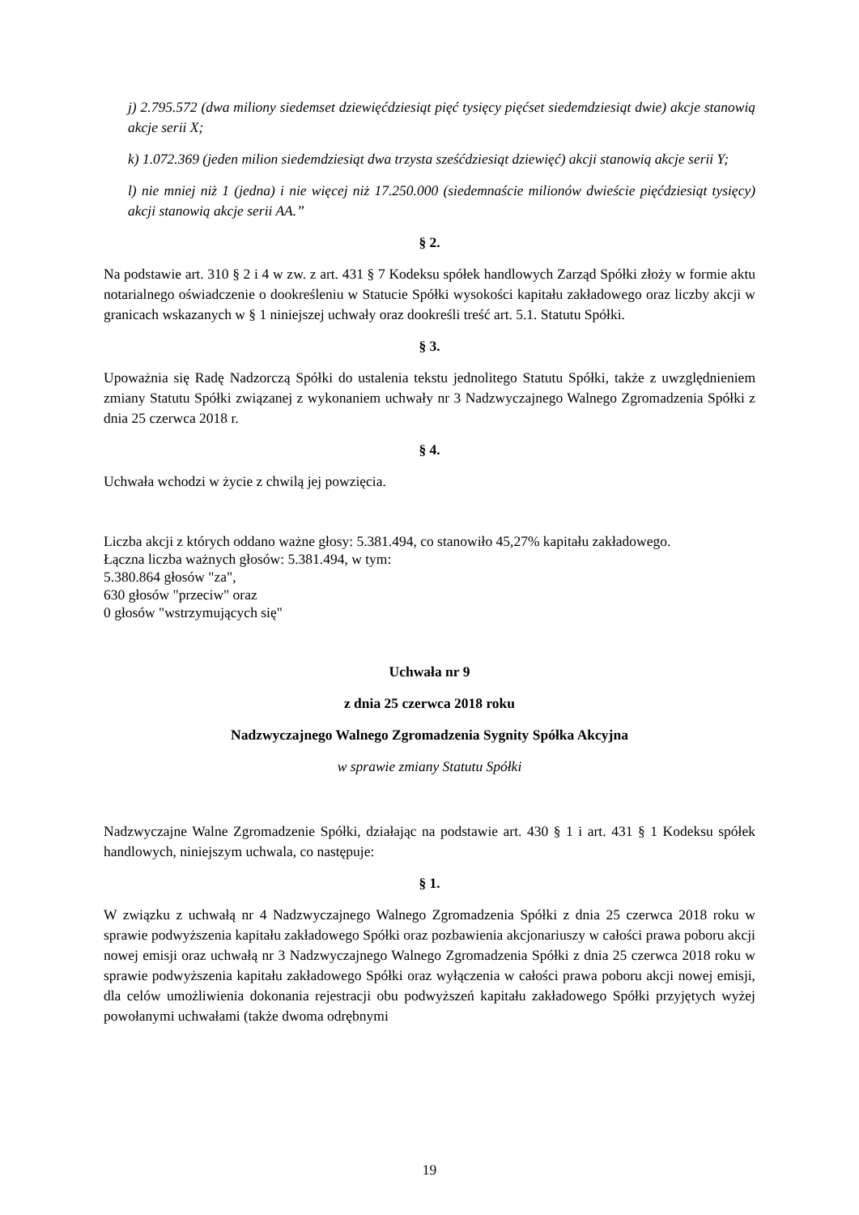j) 2.795.572 (dwa miliony siedemset dziewięćdziesiąt pięć tysięcy pięćset siedemdziesiąt dwie) akcje stanowią akcje serii X;
k) 1.072.369 (jeden milion siedemdziesiąt dwa trzysta sześćdziesiąt dziewięć) akcji stanowią akcje serii Y;
l) nie mniej niż 1 (jedna) i nie więcej niż 17.250.000 (siedemnaście milionów dwieście pięćdziesiąt tysięcy) akcji stanowią akcje serii AA.”
§ 2.
Na podstawie art. 310 § 2 i 4 w zw. z art. 431 § 7 Kodeksu spółek handlowych Zarząd Spółki złoży w formie aktu notarialnego oświadczenie o dookreśleniu w Statucie Spółki wysokości kapitału zakładowego oraz liczby akcji w granicach wskazanych w § 1 niniejszej uchwały oraz dookreśli treść art. 5.1. Statutu Spółki.
§ 3.
Upoważnia się Radę Nadzorczą Spółki do ustalenia tekstu jednolitego Statutu Spółki, także z uwzględnieniem zmiany Statutu Spółki związanej z wykonaniem uchwały nr 3 Nadzwyczajnego Walnego Zgromadzenia Spółki z dnia 25 czerwca 2018 r.
§ 4.
Uchwała wchodzi w życie z chwilą jej powzięcia.
Liczba akcji z których oddano ważne głosy: 5.381.494, co stanowiło 45,27% kapitału zakładowego.
Łączna liczba ważnych głosów: 5.381.494, w tym:
5.380.864 głosów "za",
630 głosów "przeciw" oraz
0 głosów "wstrzymujących się"
Uchwała nr 9
z dnia 25 czerwca 2018 roku
Nadzwyczajnego Walnego Zgromadzenia Sygnity Spółka Akcyjna
w sprawie zmiany Statutu Spółki
Nadzwyczajne Walne Zgromadzenie Spółki, działając na podstawie art. 430 § 1 i art. 431 § 1 Kodeksu spółek handlowych, niniejszym uchwala, co następuje:
§ 1.
W związku z uchwałą nr 4 Nadzwyczajnego Walnego Zgromadzenia Spółki z dnia 25 czerwca 2018 roku w sprawie podwyższenia kapitału zakładowego Spółki oraz pozbawienia akcjonariuszy w całości prawa poboru akcji nowej emisji oraz uchwałą nr 3 Nadzwyczajnego Walnego Zgromadzenia Spółki z dnia 25 czerwca 2018 roku w sprawie podwyższenia kapitału zakładowego Spółki oraz wyłączenia w całości prawa poboru akcji nowej emisji, dla celów umożliwienia dokonania rejestracji obu podwyższeń kapitału zakładowego Spółki przyjętych wyżej powołanymi uchwałami (także dwoma odrębnymi
19